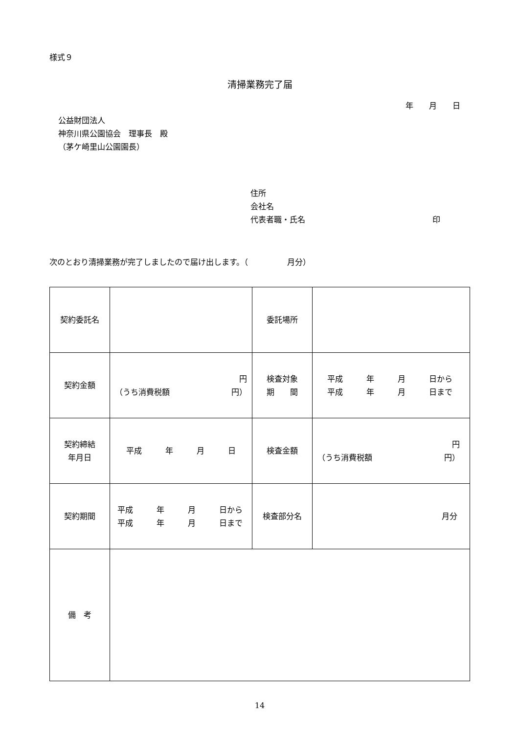様式９
清掃業務完了届
年　　月　　日
公益財団法人
神奈川県公園協会　理事長　殿
（茅ケ崎里山公園園長）
住所
会社名
代表者職・氏名 印
次のとおり清掃業務が完了しましたので届け出します。（　　　　　月分）
| 契約委託名 | | 委託場所 | |
| 契約金額 | 円 （うち消費税額 円） | 検査対象 期 間 | 平成 年 月 日から 平成 年 月 日まで |
| 契約締結 年月日 | 平成 年 月 日 | 検査金額 | 円 （うち消費税額 円） |
| 契約期間 | 平成 年 月 日から 平成 年 月 日まで | 検査部分名 | 月分 |
| 備 考 | | | |
14